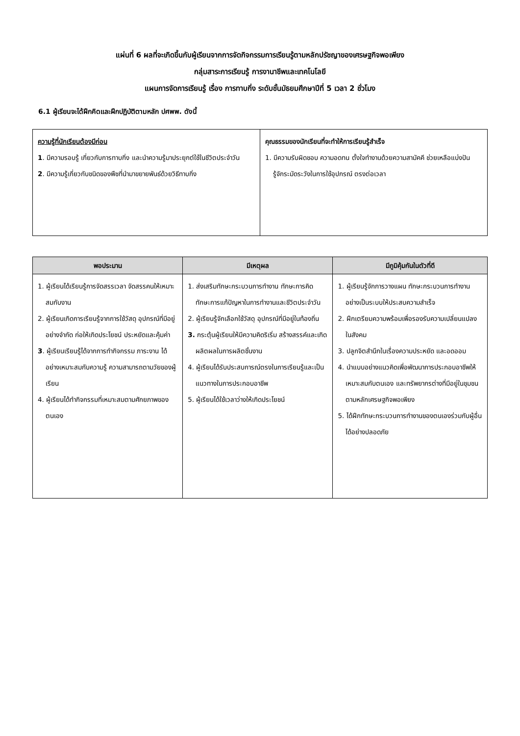แผ่นที่ 6 ผลที่จะเกิดขึ้นกับผู้เรียนจากการจัดกิจกรรมการเรียนรู้ตามหลักปรัชญาของเศรษฐกิจพอเพียง
กลุ่มสาระการเรียนรู้ การงานาชีพและเทคโนโลยี
แผนการจัดการเรียนรู้ เรื่อง การทาบกิ่ง ระดับชั้นมัธยมศึกษาปีที่ 5 เวลา 2 ชั่วโมง
6.1 ผู้เรียนจะได้ฝึกคิดและฝึกปฏิบัติตามหลัก ปศพพ. ดังนี้
| ความรู้ที่นักเรียนต้องมีก่อน 1 . มีความรอบรู้ เกี่ยวกับการทาบกิ่ง และนำความรู้มาประยุกต์ใช้ในชีวิตประจำวัน 2 . มีความรู้เกี่ยวกับชนิดของพืชที่นำมาขยายพันธ์ด้วยวิธีทาบกิ่ง | คุณธรรมของนักเรียนที่จะทำให้การเรียนรู้สำเร็จ 1. มีความรับผิดชอบ ความอดทน ตั้งใจทำงานด้วยความสามัคคี ช่วยเหลือแบ่งปัน รู้จักระมัดระวังในการใช้อุปกรณ์ ตรงต่อเวลา |
| พอประมาน | มีเหตุผล | มีภูมิคุ้มกันในตัวที่ดี |
| --- | --- | --- |
| 1. ผู้เรียนได้เรียนรู้การจัดสรรเวลา จัดสรรคนให้เหมาะสมกับงาน 2. ผู้เรียนเกิดการเรียนรู้จากการใช้วัสดุ อุปกรณ์ที่มีอยู่อย่างจำกัด ก่อให้เกิดประโยชน์ ประหยัดและคุ้มค่า 3 . ผู้เรียนเรียนรู้ได้จากการทำกิจกรรม ภาระงาน ได้อย่างเหมาะสมกับความรู้ ความสามารถตามวัยของผู้เรียน 4. ผู้เรียนได้ทำกิจกรรมที่เหมาะสมตามศักยภาพของตนเอง | 1. ส่งเสริมทักษะกระบวนการทำงาน ทักษะการคิด ทักษะการแก้ปัญหาในการทำงานและชีวิตประจำวัน 2. ผู้เรียนรู้จักเลือกใช้วัสดุ อุปกรณ์ที่มีอยู่ในท้องถิ่น 3. กระตุ้นผู้เรียนให้มีความคิดริเริ่ม สร้างสรรค์และเกิดผลิตผลในการผลิตชิ้นงาน 4. ผู้เรียนได้รับประสบการณ์ตรงในการเรียนรู้และเป็นแนวทางในการประกอบอาชีพ 5. ผู้เรียนได้ใช้เวลาว่างให้เกิดประโยชน์ | 1. ผู้เรียนรู้จักการวางแผน ทักษะกระบวนการทำงานอย่างเป็นระบบให้ประสบความสำเร็จ 2. ฝึกเตรียมความพร้อมเพื่อรองรับความเปลี่ยนแปลงในสังคม 3. ปลูกจิตสำนึกในเรื่องความประหยัด และอดออม 4. นำแบบอย่างแนวคิดเพื่อพัฒนาการประกอบอาชีพให้เหมาะสมกับตนเอง และทรัพยากรต่างที่มีอยู่ในชุมชนตามหลักเศรษฐกิจพอเพียง 5. ได้ฝึกทักษะกระบวนการทำงานของตนเองร่วมกับผู้อื่นได้อย่างปลอดภัย |